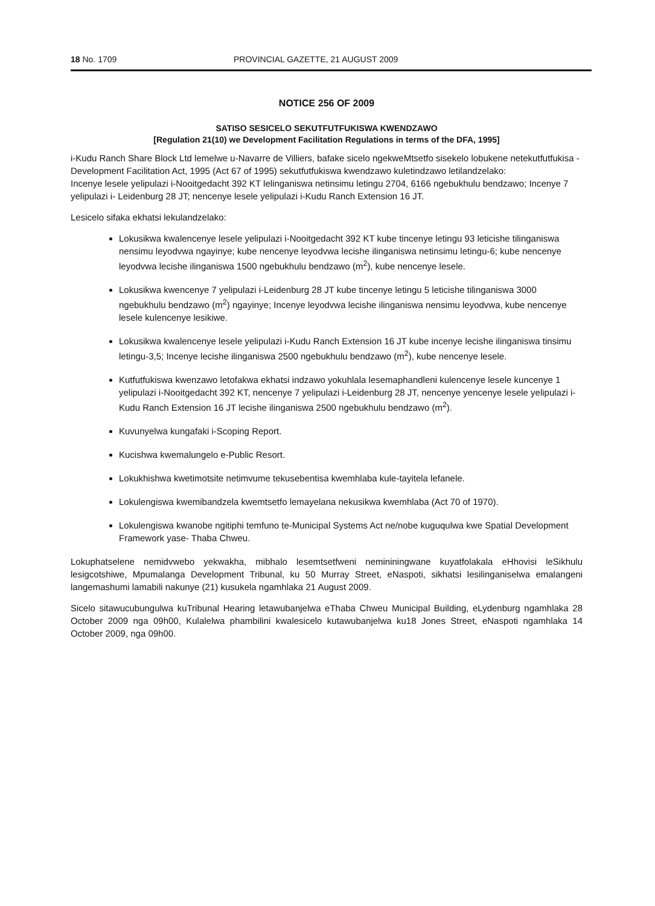18 No. 1709 PROVINCIAL GAZETTE, 21 AUGUST 2009
NOTICE 256 OF 2009
SATISO SESICELO SEKUTFUTFUKISWA KWENDZAWO
[Regulation 21(10) we Development Facilitation Regulations in terms of the DFA, 1995]
i-Kudu Ranch Share Block Ltd lemelwe u-Navarre de Villiers, bafake sicelo ngekweMtsetfo sisekelo lobukene netekutfutfukisa -Development Facilitation Act, 1995 (Act 67 of 1995) sekutfutfukiswa kwendzawo kuletindzawo letilandzelako:
Incenye lesele yelipulazi i-Nooitgedacht 392 KT lelinganiswa netinsimu letingu 2704, 6166 ngebukhulu bendzawo; Incenye 7 yelipulazi i- Leidenburg 28 JT; nencenye lesele yelipulazi i-Kudu Ranch Extension 16 JT.
Lesicelo sifaka ekhatsi lekulandzelako:
Lokusikwa kwalencenye lesele yelipulazi i-Nooitgedacht 392 KT kube tincenye letingu 93 leticishe tilinganiswa nensimu leyodvwa ngayinye; kube nencenye leyodvwa lecishe ilinganiswa netinsimu letingu-6; kube nencenye leyodvwa lecishe ilinganiswa 1500 ngebukhulu bendzawo (m<sup>2</sup>), kube nencenye lesele.
Lokusikwa kwencenye 7 yelipulazi i-Leidenburg 28 JT kube tincenye letingu 5 leticishe tilinganiswa 3000 ngebukhulu bendzawo (m<sup>2</sup>) ngayinye; Incenye leyodvwa lecishe ilinganiswa nensimu leyodvwa, kube nencenye lesele kulencenye lesikiwe.
Lokusikwa kwalencenye lesele yelipulazi i-Kudu Ranch Extension 16 JT kube incenye lecishe ilinganiswa tinsimu letingu-3,5; Incenye lecishe ilinganiswa 2500 ngebukhulu bendzawo (m<sup>2</sup>), kube nencenye lesele.
Kutfutfukiswa kwenzawo letofakwa ekhatsi indzawo yokuhlala lesemaphandleni kulencenye lesele kuncenye 1 yelipulazi i-Nooitgedacht 392 KT, nencenye 7 yelipulazi i-Leidenburg 28 JT, nencenye yencenye lesele yelipulazi i-Kudu Ranch Extension 16 JT lecishe ilinganiswa 2500 ngebukhulu bendzawo (m<sup>2</sup>).
Kuvunyelwa kungafaki i-Scoping Report.
Kucishwa kwemalungelo e-Public Resort.
Lokukhishwa kwetimotsite netimvume tekusebentisa kwemhlaba kule-tayitela lefanele.
Lokulengiswa kwemibandzela kwemtsetfo lemayelana nekusikwa kwemhlaba (Act 70 of 1970).
Lokulengiswa kwanobe ngitiphi temfuno te-Municipal Systems Act ne/nobe kuguqulwa kwe Spatial Development Framework yase- Thaba Chweu.
Lokuphatselene nemidvwebo yekwakha, mibhalo lesemtsetfweni nemininingwane kuyatfolakala eHhovisi leSikhulu lesigcotshiwe, Mpumalanga Development Tribunal, ku 50 Murray Street, eNaspoti, sikhatsi lesilinganiselwa emalangeni langemashumi lamabili nakunye (21) kusukela ngamhlaka 21 August 2009.
Sicelo sitawucubungulwa kuTribunal Hearing letawubanjelwa eThaba Chweu Municipal Building, eLydenburg ngamhlaka 28 October 2009 nga 09h00, Kulalelwa phambilini kwalesicelo kutawubanjelwa ku18 Jones Street, eNaspoti ngamhlaka 14 October 2009, nga 09h00.